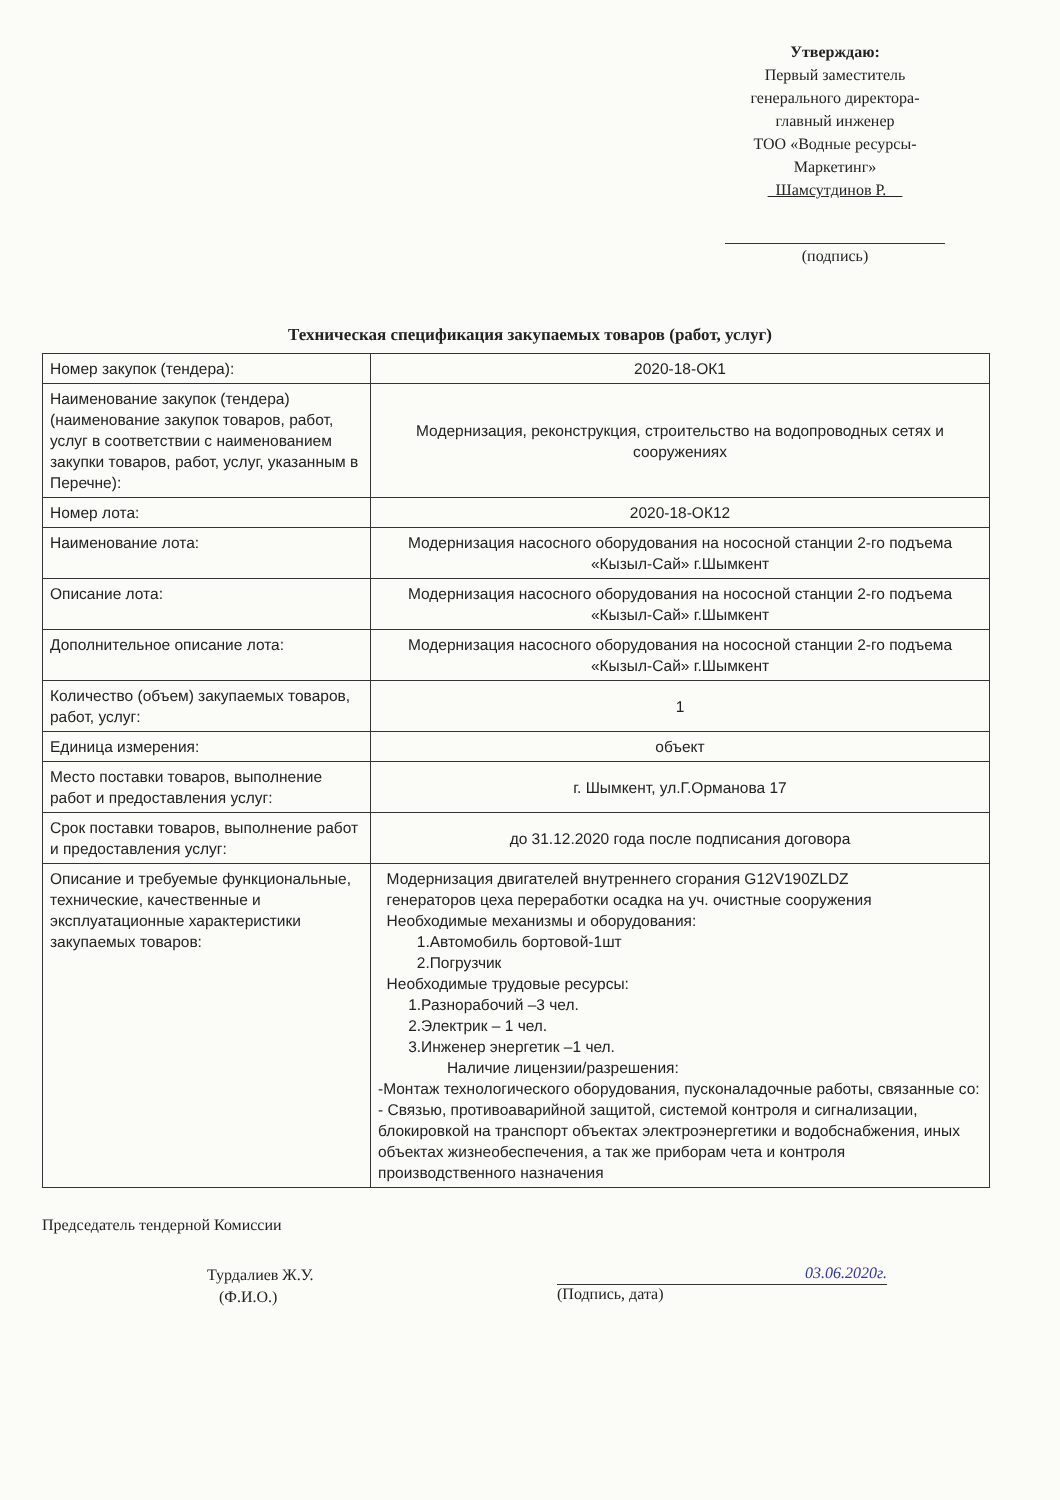Утверждаю:
Первый заместитель
генерального директора-
главный инженер
ТОО «Водные ресурсы-
Маркетинг»
Шамсутдинов Р.
(подпись)
Техническая спецификация закупаемых товаров (работ, услуг)
| Номер закупок (тендера): | 2020-18-ОК1 |
| Наименование закупок (тендера) (наименование закупок товаров, работ, услуг в соответствии с наименованием закупки товаров, работ, услуг, указанным в Перечне): | Модернизация, реконструкция, строительство на водопроводных сетях и сооружениях |
| Номер лота: | 2020-18-ОК12 |
| Наименование лота: | Модернизация насосного оборудования на нососной станции 2-го подъема «Кызыл-Сай» г.Шымкент |
| Описание лота: | Модернизация насосного оборудования на нососной станции 2-го подъема «Кызыл-Сай» г.Шымкент |
| Дополнительное описание лота: | Модернизация насосного оборудования на нососной станции 2-го подъема «Кызыл-Сай» г.Шымкент |
| Количество (объем) закупаемых товаров, работ, услуг: | 1 |
| Единица измерения: | объект |
| Место поставки товаров, выполнение работ и предоставления услуг: | г. Шымкент, ул.Г.Орманова 17 |
| Срок поставки товаров, выполнение работ и предоставления услуг: | до 31.12.2020 года после подписания договора |
| Описание и требуемые функциональные, технические, качественные и эксплуатационные характеристики закупаемых товаров: | Модернизация двигателей внутреннего сгорания G12V190ZLDZ генераторов цеха переработки осадка на уч. очистные сооружения Необходимые механизмы и оборудования: 1.Автомобиль бортовой-1шт 2.Погрузчик Необходимые трудовые ресурсы: 1.Разнорабочий –3 чел. 2.Электрик – 1 чел. 3.Инженер энергетик –1 чел. Наличие лицензии/разрешения: -Монтаж технологического оборудования, пусконаладочные работы, связанные со: - Связью, противоаварийной защитой, системой контроля и сигнализации, блокировкой на транспорт объектах электроэнергетики и водобснабжения, иных объектах жизнеобеспечения, а так же приборам чета и контроля производственного назначения |
Председатель тендерной Комиссии
Турдалиев Ж.У.
(Ф.И.О.)
03.06.2020г.
(Подпись, дата)